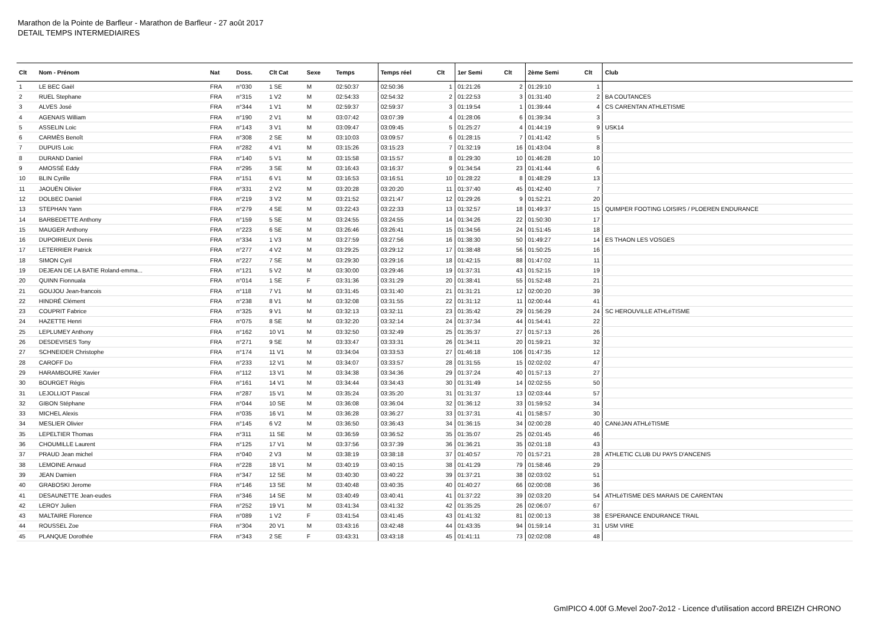Marathon de la Pointe de Barfleur - Marathon de Barfleur - 27 août 2017
DETAIL TEMPS INTERMEDIAIRES
| Clt | Nom - Prénom | Nat | Doss. | Clt Cat | Sexe | Temps | Temps réel | Clt | 1er Semi | Clt | 2ème Semi | Clt | Club |
| --- | --- | --- | --- | --- | --- | --- | --- | --- | --- | --- | --- | --- | --- |
| 1 | LE BEC Gaël | FRA | n°030 | 1 SE | M | 02:50:37 | 02:50:36 | 1 | 01:21:26 | 2 | 01:29:10 | 1 | |
| 2 | RUEL Stephane | FRA | n°315 | 1 V2 | M | 02:54:33 | 02:54:32 | 2 | 01:22:53 | 3 | 01:31:40 | 2 | BA COUTANCES |
| 3 | ALVES José | FRA | n°344 | 1 V1 | M | 02:59:37 | 02:59:37 | 3 | 01:19:54 | 1 | 01:39:44 | 4 | CS CARENTAN ATHLETISME |
| 4 | AGENAIS William | FRA | n°190 | 2 V1 | M | 03:07:42 | 03:07:39 | 4 | 01:28:06 | 6 | 01:39:34 | 3 | |
| 5 | ASSELIN Loic | FRA | n°143 | 3 V1 | M | 03:09:47 | 03:09:45 | 5 | 01:25:27 | 4 | 01:44:19 | 9 | USK14 |
| 6 | CARMÈS Benoît | FRA | n°308 | 2 SE | M | 03:10:03 | 03:09:57 | 6 | 01:28:15 | 7 | 01:41:42 | 5 | |
| 7 | DUPUIS Loic | FRA | n°282 | 4 V1 | M | 03:15:26 | 03:15:23 | 7 | 01:32:19 | 16 | 01:43:04 | 8 | |
| 8 | DURAND Daniel | FRA | n°140 | 5 V1 | M | 03:15:58 | 03:15:57 | 8 | 01:29:30 | 10 | 01:46:28 | 10 | |
| 9 | AMOSSÉ Eddy | FRA | n°295 | 3 SE | M | 03:16:43 | 03:16:37 | 9 | 01:34:54 | 23 | 01:41:44 | 6 | |
| 10 | BLIN Cyrille | FRA | n°151 | 6 V1 | M | 03:16:53 | 03:16:51 | 10 | 01:28:22 | 8 | 01:48:29 | 13 | |
| 11 | JAOUËN Olivier | FRA | n°331 | 2 V2 | M | 03:20:28 | 03:20:20 | 11 | 01:37:40 | 45 | 01:42:40 | 7 | |
| 12 | DOLBEC Daniel | FRA | n°219 | 3 V2 | M | 03:21:52 | 03:21:47 | 12 | 01:29:26 | 9 | 01:52:21 | 20 | |
| 13 | STEPHAN Yann | FRA | n°279 | 4 SE | M | 03:22:43 | 03:22:33 | 13 | 01:32:57 | 18 | 01:49:37 | 15 | QUIMPER FOOTING LOISIRS / PLOEREN ENDURANCE |
| 14 | BARBEDETTE Anthony | FRA | n°159 | 5 SE | M | 03:24:55 | 03:24:55 | 14 | 01:34:26 | 22 | 01:50:30 | 17 | |
| 15 | MAUGER Anthony | FRA | n°223 | 6 SE | M | 03:26:46 | 03:26:41 | 15 | 01:34:56 | 24 | 01:51:45 | 18 | |
| 16 | DUPOIRIEUX Denis | FRA | n°334 | 1 V3 | M | 03:27:59 | 03:27:56 | 16 | 01:38:30 | 50 | 01:49:27 | 14 | ES THAON LES VOSGES |
| 17 | LETERRIER Patrick | FRA | n°277 | 4 V2 | M | 03:29:25 | 03:29:12 | 17 | 01:38:48 | 56 | 01:50:25 | 16 | |
| 18 | SIMON Cyril | FRA | n°227 | 7 SE | M | 03:29:30 | 03:29:16 | 18 | 01:42:15 | 88 | 01:47:02 | 11 | |
| 19 | DEJEAN DE LA BATIE Roland-emma... | FRA | n°121 | 5 V2 | M | 03:30:00 | 03:29:46 | 19 | 01:37:31 | 43 | 01:52:15 | 19 | |
| 20 | QUINN Fionnuala | FRA | n°014 | 1 SE | F | 03:31:36 | 03:31:29 | 20 | 01:38:41 | 55 | 01:52:48 | 21 | |
| 21 | GOUJOU Jean-francois | FRA | n°118 | 7 V1 | M | 03:31:45 | 03:31:40 | 21 | 01:31:21 | 12 | 02:00:20 | 39 | |
| 22 | HINDRÉ Clément | FRA | n°238 | 8 V1 | M | 03:32:08 | 03:31:55 | 22 | 01:31:12 | 11 | 02:00:44 | 41 | |
| 23 | COUPRIT Fabrice | FRA | n°325 | 9 V1 | M | 03:32:13 | 03:32:11 | 23 | 01:35:42 | 29 | 01:56:29 | 24 | SC HEROUVILLE ATHLéTISME |
| 24 | HAZETTE Henri | FRA | n°075 | 8 SE | M | 03:32:20 | 03:32:14 | 24 | 01:37:34 | 44 | 01:54:41 | 22 | |
| 25 | LEPLUMEY Anthony | FRA | n°162 | 10 V1 | M | 03:32:50 | 03:32:49 | 25 | 01:35:37 | 27 | 01:57:13 | 26 | |
| 26 | DESDEVISES Tony | FRA | n°271 | 9 SE | M | 03:33:47 | 03:33:31 | 26 | 01:34:11 | 20 | 01:59:21 | 32 | |
| 27 | SCHNEIDER Christophe | FRA | n°174 | 11 V1 | M | 03:34:04 | 03:33:53 | 27 | 01:46:18 | 106 | 01:47:35 | 12 | |
| 28 | CAROFF Do | FRA | n°233 | 12 V1 | M | 03:34:07 | 03:33:57 | 28 | 01:31:55 | 15 | 02:02:02 | 47 | |
| 29 | HARAMBOURE Xavier | FRA | n°112 | 13 V1 | M | 03:34:38 | 03:34:36 | 29 | 01:37:24 | 40 | 01:57:13 | 27 | |
| 30 | BOURGET Régis | FRA | n°161 | 14 V1 | M | 03:34:44 | 03:34:43 | 30 | 01:31:49 | 14 | 02:02:55 | 50 | |
| 31 | LEJOLLIOT Pascal | FRA | n°287 | 15 V1 | M | 03:35:24 | 03:35:20 | 31 | 01:31:37 | 13 | 02:03:44 | 57 | |
| 32 | GIBON Stéphane | FRA | n°044 | 10 SE | M | 03:36:08 | 03:36:04 | 32 | 01:36:12 | 33 | 01:59:52 | 34 | |
| 33 | MICHEL Alexis | FRA | n°035 | 16 V1 | M | 03:36:28 | 03:36:27 | 33 | 01:37:31 | 41 | 01:58:57 | 30 | |
| 34 | MESLIER Olivier | FRA | n°145 | 6 V2 | M | 03:36:50 | 03:36:43 | 34 | 01:36:15 | 34 | 02:00:28 | 40 | CANéJAN ATHLéTISME |
| 35 | LEPELTIER Thomas | FRA | n°311 | 11 SE | M | 03:36:59 | 03:36:52 | 35 | 01:35:07 | 25 | 02:01:45 | 46 | |
| 36 | CHOUMILLE Laurent | FRA | n°125 | 17 V1 | M | 03:37:56 | 03:37:39 | 36 | 01:36:21 | 35 | 02:01:18 | 43 | |
| 37 | PRAUD Jean michel | FRA | n°040 | 2 V3 | M | 03:38:19 | 03:38:18 | 37 | 01:40:57 | 70 | 01:57:21 | 28 | ATHLETIC CLUB DU PAYS D'ANCENIS |
| 38 | LEMOINE Arnaud | FRA | n°228 | 18 V1 | M | 03:40:19 | 03:40:15 | 38 | 01:41:29 | 79 | 01:58:46 | 29 | |
| 39 | JEAN Damien | FRA | n°347 | 12 SE | M | 03:40:30 | 03:40:22 | 39 | 01:37:21 | 38 | 02:03:02 | 51 | |
| 40 | GRABOSKI Jerome | FRA | n°146 | 13 SE | M | 03:40:48 | 03:40:35 | 40 | 01:40:27 | 66 | 02:00:08 | 36 | |
| 41 | DESAUNETTE Jean-eudes | FRA | n°346 | 14 SE | M | 03:40:49 | 03:40:41 | 41 | 01:37:22 | 39 | 02:03:20 | 54 | ATHLéTISME DES MARAIS DE CARENTAN |
| 42 | LEROY Julien | FRA | n°252 | 19 V1 | M | 03:41:34 | 03:41:32 | 42 | 01:35:25 | 26 | 02:06:07 | 67 | |
| 43 | MALTAIRE Florence | FRA | n°089 | 1 V2 | F | 03:41:54 | 03:41:45 | 43 | 01:41:32 | 81 | 02:00:13 | 38 | ESPERANCE ENDURANCE TRAIL |
| 44 | ROUSSEL Zoe | FRA | n°304 | 20 V1 | M | 03:43:16 | 03:42:48 | 44 | 01:43:35 | 94 | 01:59:14 | 31 | USM VIRE |
| 45 | PLANQUE Dorothée | FRA | n°343 | 2 SE | F | 03:43:31 | 03:43:18 | 45 | 01:41:11 | 73 | 02:02:08 | 48 | |
GmIPICO 4.00f G.Mevel 2oo7-2o12 - Licence d'utilisation accord BREIZH CHRONO